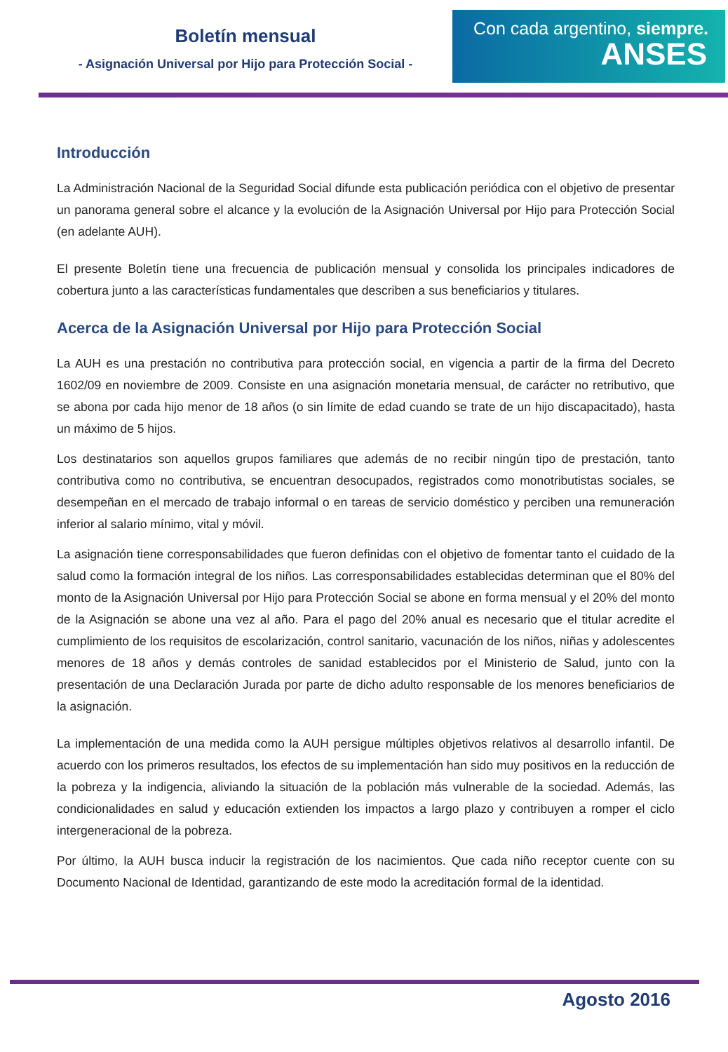Boletín mensual
- Asignación Universal por Hijo para Protección Social -
Con cada argentino, siempre.
ANSES
Introducción
La Administración Nacional de la Seguridad Social difunde esta publicación periódica con el objetivo de presentar un panorama general sobre el alcance y la evolución de la Asignación Universal por Hijo para Protección Social (en adelante AUH).
El presente Boletín tiene una frecuencia de publicación mensual y consolida los principales indicadores de cobertura junto a las características fundamentales que describen a sus beneficiarios y titulares.
Acerca de la Asignación Universal por Hijo para Protección Social
La AUH es una prestación no contributiva para protección social, en vigencia a partir de la firma del Decreto 1602/09 en noviembre de 2009. Consiste en una asignación monetaria mensual, de carácter no retributivo, que se abona por cada hijo menor de 18 años (o sin límite de edad cuando se trate de un hijo discapacitado), hasta un máximo de 5 hijos.
Los destinatarios son aquellos grupos familiares que además de no recibir ningún tipo de prestación, tanto contributiva como no contributiva, se encuentran desocupados, registrados como monotributistas sociales, se desempeñan en el mercado de trabajo informal o en tareas de servicio doméstico y perciben una remuneración inferior al salario mínimo, vital y móvil.
La asignación tiene corresponsabilidades que fueron definidas con el objetivo de fomentar tanto el cuidado de la salud como la formación integral de los niños. Las corresponsabilidades establecidas determinan que el 80% del monto de la Asignación Universal por Hijo para Protección Social se abone en forma mensual y el 20% del monto de la Asignación se abone una vez al año. Para el pago del 20% anual es necesario que el titular acredite el cumplimiento de los requisitos de escolarización, control sanitario, vacunación de los niños, niñas y adolescentes menores de 18 años y demás controles de sanidad establecidos por el Ministerio de Salud, junto con la presentación de una Declaración Jurada por parte de dicho adulto responsable de los menores beneficiarios de la asignación.
La implementación de una medida como la AUH persigue múltiples objetivos relativos al desarrollo infantil. De acuerdo con los primeros resultados, los efectos de su implementación han sido muy positivos en la reducción de la pobreza y la indigencia, aliviando la situación de la población más vulnerable de la sociedad. Además, las condicionalidades en salud y educación extienden los impactos a largo plazo y contribuyen a romper el ciclo intergeneracional de la pobreza.
Por último, la AUH busca inducir la registración de los nacimientos. Que cada niño receptor cuente con su Documento Nacional de Identidad, garantizando de este modo la acreditación formal de la identidad.
Agosto 2016